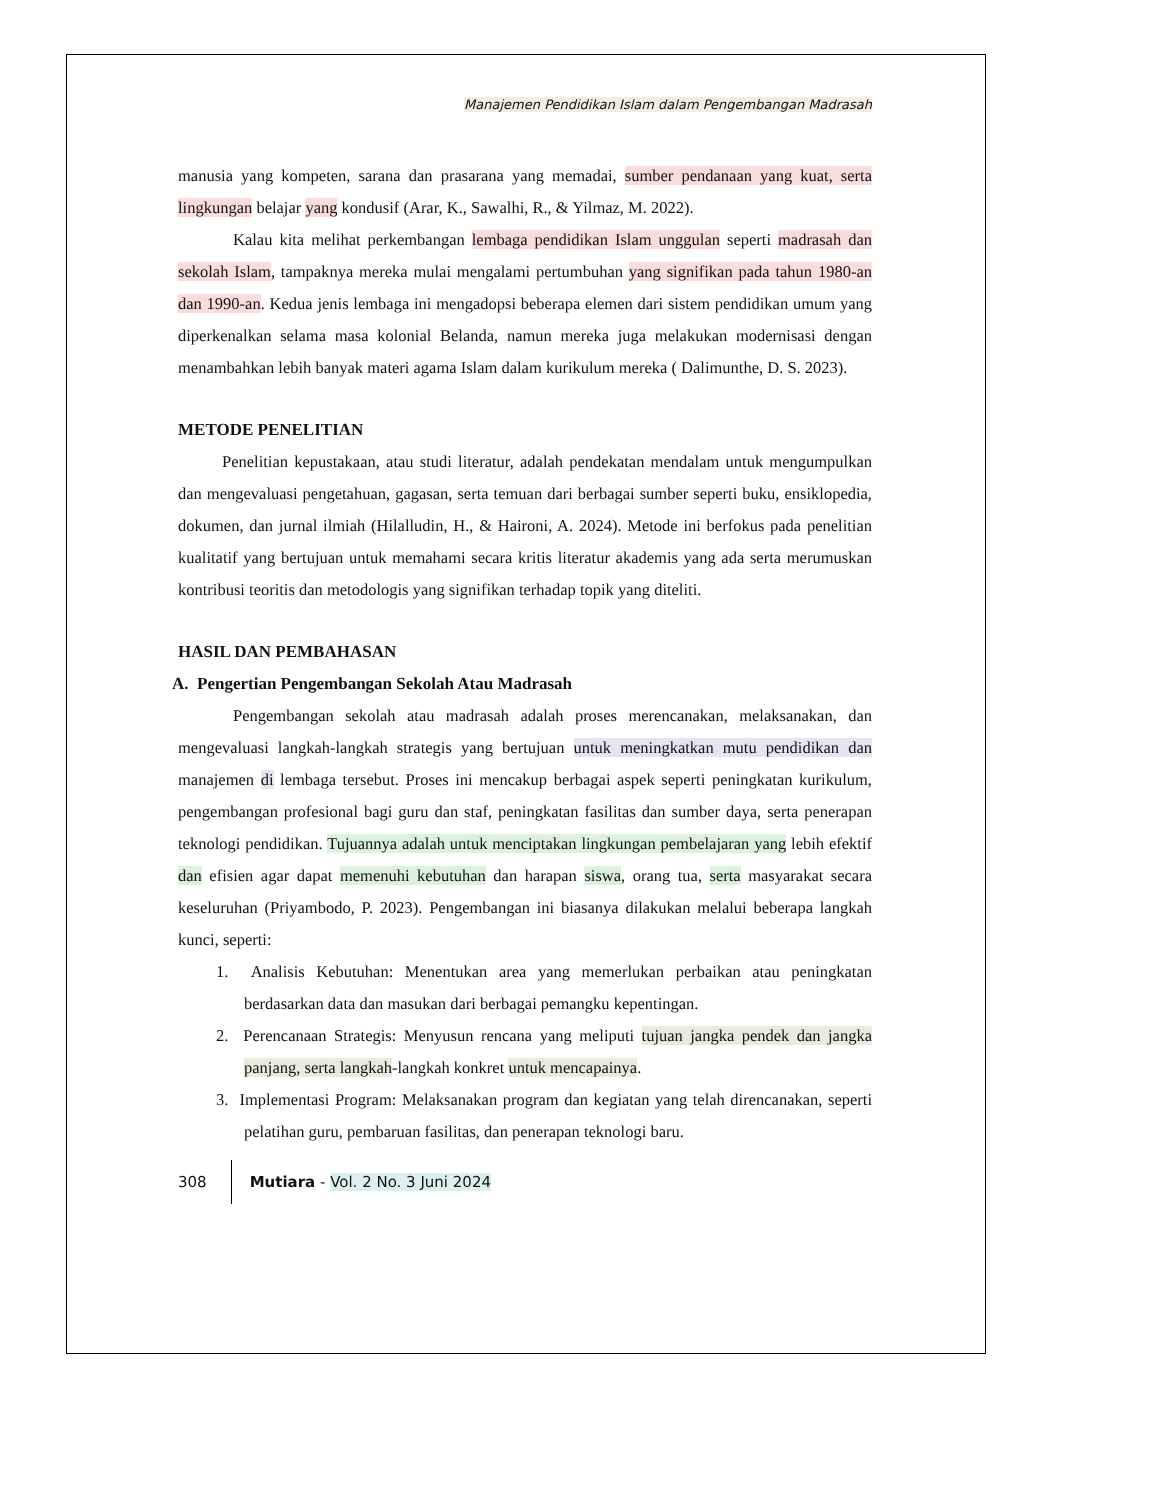Manajemen Pendidikan Islam dalam Pengembangan Madrasah
manusia yang kompeten, sarana dan prasarana yang memadai, sumber pendanaan yang kuat, serta lingkungan belajar yang kondusif (Arar, K., Sawalhi, R., & Yilmaz, M. 2022).
Kalau kita melihat perkembangan lembaga pendidikan Islam unggulan seperti madrasah dan sekolah Islam, tampaknya mereka mulai mengalami pertumbuhan yang signifikan pada tahun 1980-an dan 1990-an. Kedua jenis lembaga ini mengadopsi beberapa elemen dari sistem pendidikan umum yang diperkenalkan selama masa kolonial Belanda, namun mereka juga melakukan modernisasi dengan menambahkan lebih banyak materi agama Islam dalam kurikulum mereka ( Dalimunthe, D. S. 2023).
METODE PENELITIAN
Penelitian kepustakaan, atau studi literatur, adalah pendekatan mendalam untuk mengumpulkan dan mengevaluasi pengetahuan, gagasan, serta temuan dari berbagai sumber seperti buku, ensiklopedia, dokumen, dan jurnal ilmiah (Hilalludin, H., & Haironi, A. 2024). Metode ini berfokus pada penelitian kualitatif yang bertujuan untuk memahami secara kritis literatur akademis yang ada serta merumuskan kontribusi teoritis dan metodologis yang signifikan terhadap topik yang diteliti.
HASIL DAN PEMBAHASAN
A. Pengertian Pengembangan Sekolah Atau Madrasah
Pengembangan sekolah atau madrasah adalah proses merencanakan, melaksanakan, dan mengevaluasi langkah-langkah strategis yang bertujuan untuk meningkatkan mutu pendidikan dan manajemen di lembaga tersebut. Proses ini mencakup berbagai aspek seperti peningkatan kurikulum, pengembangan profesional bagi guru dan staf, peningkatan fasilitas dan sumber daya, serta penerapan teknologi pendidikan. Tujuannya adalah untuk menciptakan lingkungan pembelajaran yang lebih efektif dan efisien agar dapat memenuhi kebutuhan dan harapan siswa, orang tua, serta masyarakat secara keseluruhan (Priyambodo, P. 2023). Pengembangan ini biasanya dilakukan melalui beberapa langkah kunci, seperti:
1. Analisis Kebutuhan: Menentukan area yang memerlukan perbaikan atau peningkatan berdasarkan data dan masukan dari berbagai pemangku kepentingan.
2. Perencanaan Strategis: Menyusun rencana yang meliputi tujuan jangka pendek dan jangka panjang, serta langkah-langkah konkret untuk mencapainya.
3. Implementasi Program: Melaksanakan program dan kegiatan yang telah direncanakan, seperti pelatihan guru, pembaruan fasilitas, dan penerapan teknologi baru.
308 Mutiara - Vol. 2 No. 3 Juni 2024